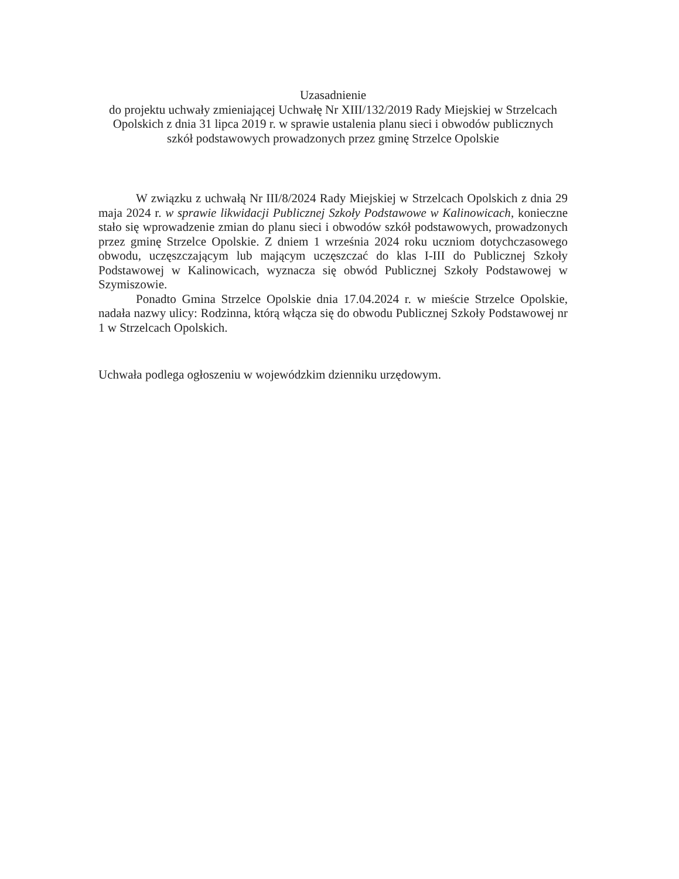Uzasadnienie
do projektu uchwały zmieniającej Uchwałę Nr XIII/132/2019 Rady Miejskiej w Strzelcach Opolskich z dnia 31 lipca 2019 r. w sprawie ustalenia planu sieci i obwodów publicznych szkół podstawowych prowadzonych przez gminę Strzelce Opolskie
W związku z uchwałą Nr III/8/2024 Rady Miejskiej w Strzelcach Opolskich z dnia 29 maja 2024 r. w sprawie likwidacji Publicznej Szkoły Podstawowe w Kalinowicach, konieczne stało się wprowadzenie zmian do planu sieci i obwodów szkół podstawowych, prowadzonych przez gminę Strzelce Opolskie. Z dniem 1 września 2024 roku uczniom dotychczasowego obwodu, uczęszczającym lub mającym uczęszczać do klas I-III do Publicznej Szkoły Podstawowej w Kalinowicach, wyznacza się obwód Publicznej Szkoły Podstawowej w Szymiszowie.
Ponadto Gmina Strzelce Opolskie dnia 17.04.2024 r. w mieście Strzelce Opolskie, nadała nazwy ulicy: Rodzinna, którą włącza się do obwodu Publicznej Szkoły Podstawowej nr 1 w Strzelcach Opolskich.
Uchwała podlega ogłoszeniu w wojewódzkim dzienniku urzędowym.